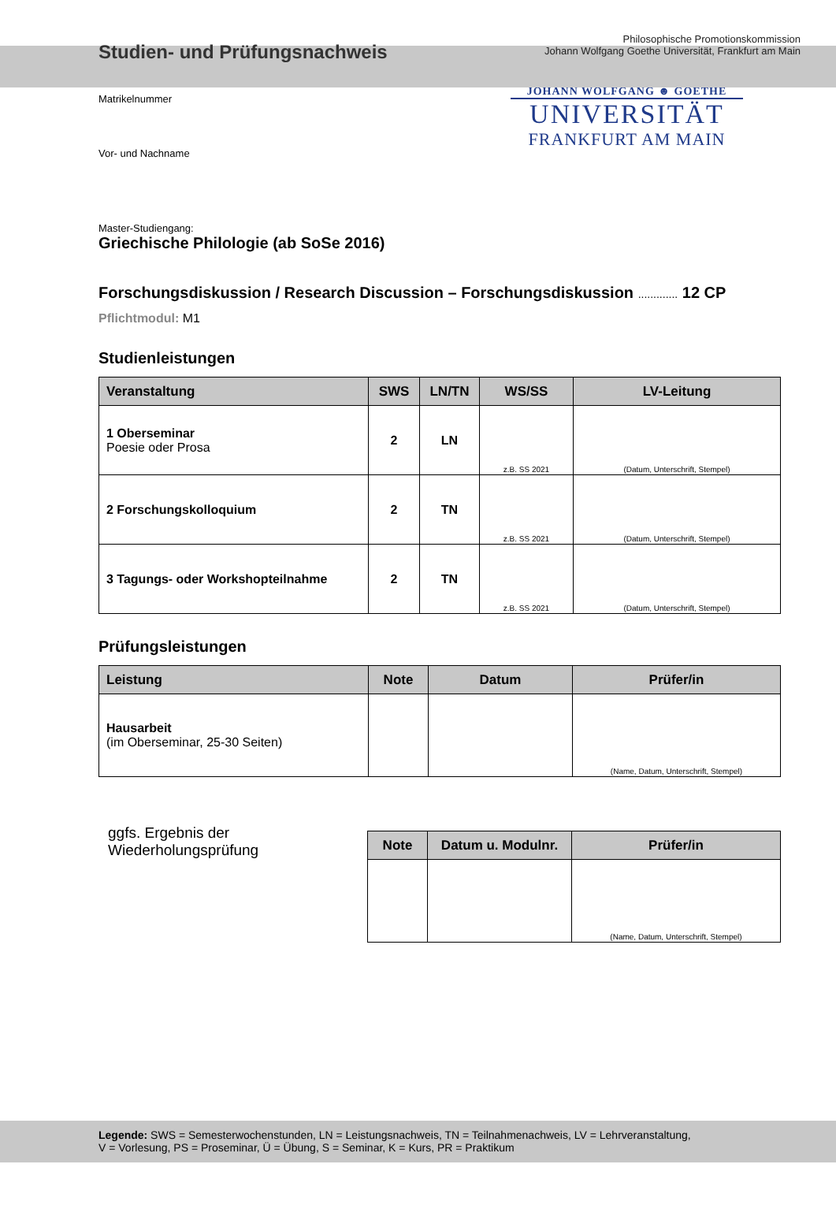Studien- und Prüfungsnachweis
Philosophische Promotionskommission
Johann Wolfgang Goethe Universität, Frankfurt am Main
Matrikelnummer
Vor- und Nachname
JOHANN WOLFGANG ☻ GOETHE
UNIVERSITÄT
FRANKFURT AM MAIN
Master-Studiengang:
Griechische Philologie (ab SoSe 2016)
Forschungsdiskussion / Research Discussion – Forschungsdiskussion ............. 12 CP
Pflichtmodul: M1
Studienleistungen
| Veranstaltung | SWS | LN/TN | WS/SS | LV-Leitung |
| --- | --- | --- | --- | --- |
| 1 Oberseminar Poesie oder Prosa | 2 | LN | z.B. SS 2021 | (Datum, Unterschrift, Stempel) |
| 2 Forschungskolloquium | 2 | TN | z.B. SS 2021 | (Datum, Unterschrift, Stempel) |
| 3 Tagungs- oder Workshopteilnahme | 2 | TN | z.B. SS 2021 | (Datum, Unterschrift, Stempel) |
Prüfungsleistungen
| Leistung | Note | Datum | Prüfer/in |
| --- | --- | --- | --- |
| Hausarbeit (im Oberseminar, 25-30 Seiten) | | | (Name, Datum, Unterschrift, Stempel) |
ggfs. Ergebnis der Wiederholungsprüfung
| Note | Datum u. Modulnr. | Prüfer/in |
| --- | --- | --- |
| | | (Name, Datum, Unterschrift, Stempel) |
Legende: SWS = Semesterwochenstunden, LN = Leistungsnachweis, TN = Teilnahmenachweis, LV = Lehrveranstaltung,
V = Vorlesung, PS = Proseminar, Ü = Übung, S = Seminar, K = Kurs, PR = Praktikum